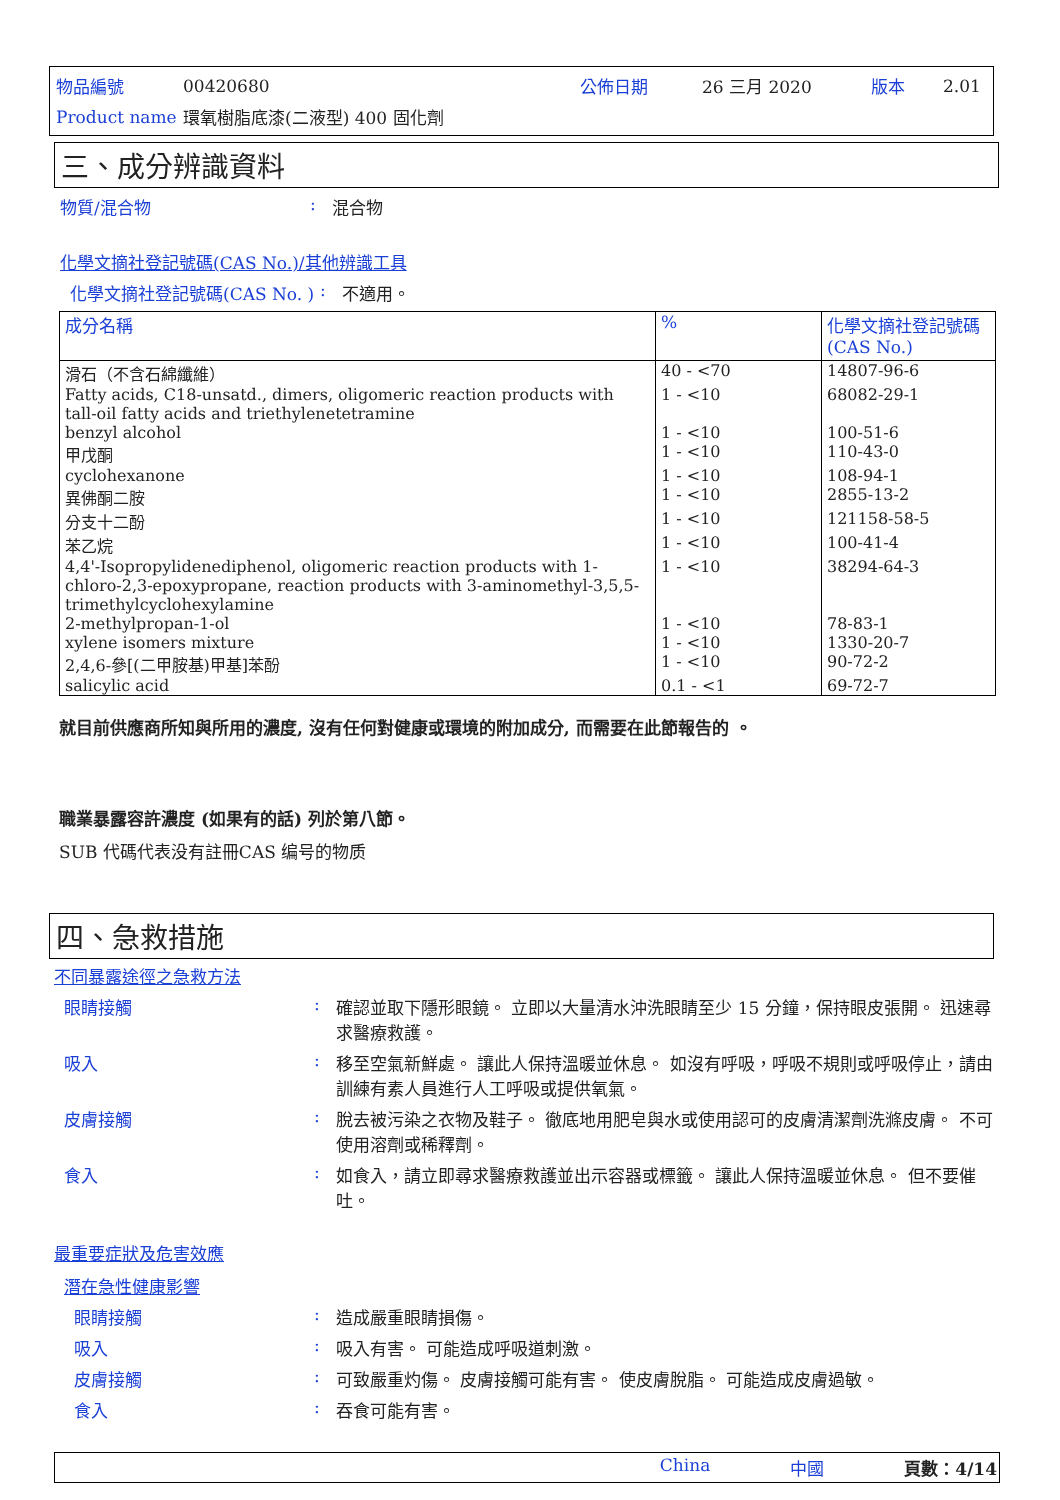| 物品編號 | 00420680 | 公佈日期 | 26 三月 2020 | 版本 | 2.01 |
| Product name | 環氧樹脂底漆(二液型) 400 固化劑 | | | | |
三、成分辨識資料
物質/混合物 : 混合物
化學文摘社登記號碼(CAS No.)/其他辨識工具
化學文摘社登記號碼(CAS No. )
: 不適用。
| 成分名稱 | % | 化學文摘社登記號碼 (CAS No.) |
| --- | --- | --- |
| 滑石（不含石綿纖維） | 40 - <70 | 14807-96-6 |
| Fatty acids, C18-unsatd., dimers, oligomeric reaction products with tall-oil fatty acids and triethylenetetramine | 1 - <10 | 68082-29-1 |
| benzyl alcohol | 1 - <10 | 100-51-6 |
| 甲戊酮 | 1 - <10 | 110-43-0 |
| cyclohexanone | 1 - <10 | 108-94-1 |
| 異佛酮二胺 | 1 - <10 | 2855-13-2 |
| 分支十二酚 | 1 - <10 | 121158-58-5 |
| 苯乙烷 | 1 - <10 | 100-41-4 |
| 4,4'-Isopropylidenediphenol, oligomeric reaction products with 1-chloro-2,3-epoxypropane, reaction products with 3-aminomethyl-3,5,5-trimethylcyclohexylamine | 1 - <10 | 38294-64-3 |
| 2-methylpropan-1-ol | 1 - <10 | 78-83-1 |
| xylene isomers mixture | 1 - <10 | 1330-20-7 |
| 2,4,6-參[(二甲胺基)甲基]苯酚 | 1 - <10 | 90-72-2 |
| salicylic acid | 0.1 - <1 | 69-72-7 |
就目前供應商所知與所用的濃度, 沒有任何對健康或環境的附加成分, 而需要在此節報告的 。
職業暴露容許濃度 (如果有的話) 列於第八節。
SUB 代碼代表没有註冊CAS 编号的物质
四、急救措施
不同暴露途徑之急救方法
眼睛接觸 : 確認並取下隱形眼鏡。 立即以大量清水沖洗眼睛至少 15 分鐘，保持眼皮張開。 迅速尋求醫療救護。
吸入 : 移至空氣新鮮處。 讓此人保持溫暖並休息。 如沒有呼吸，呼吸不規則或呼吸停止，請由訓練有素人員進行人工呼吸或提供氧氣。
皮膚接觸 : 脫去被污染之衣物及鞋子。 徹底地用肥皂與水或使用認可的皮膚清潔劑洗滌皮膚。 不可使用溶劑或稀釋劑。
食入 : 如食入，請立即尋求醫療救護並出示容器或標籤。 讓此人保持溫暖並休息。 但不要催吐。
最重要症狀及危害效應
潛在急性健康影響
眼睛接觸 : 造成嚴重眼睛損傷。
吸入 : 吸入有害。 可能造成呼吸道刺激。
皮膚接觸 : 可致嚴重灼傷。 皮膚接觸可能有害。 使皮膚脫脂。 可能造成皮膚過敏。
食入 : 吞食可能有害。
China 中國 頁數：4/14